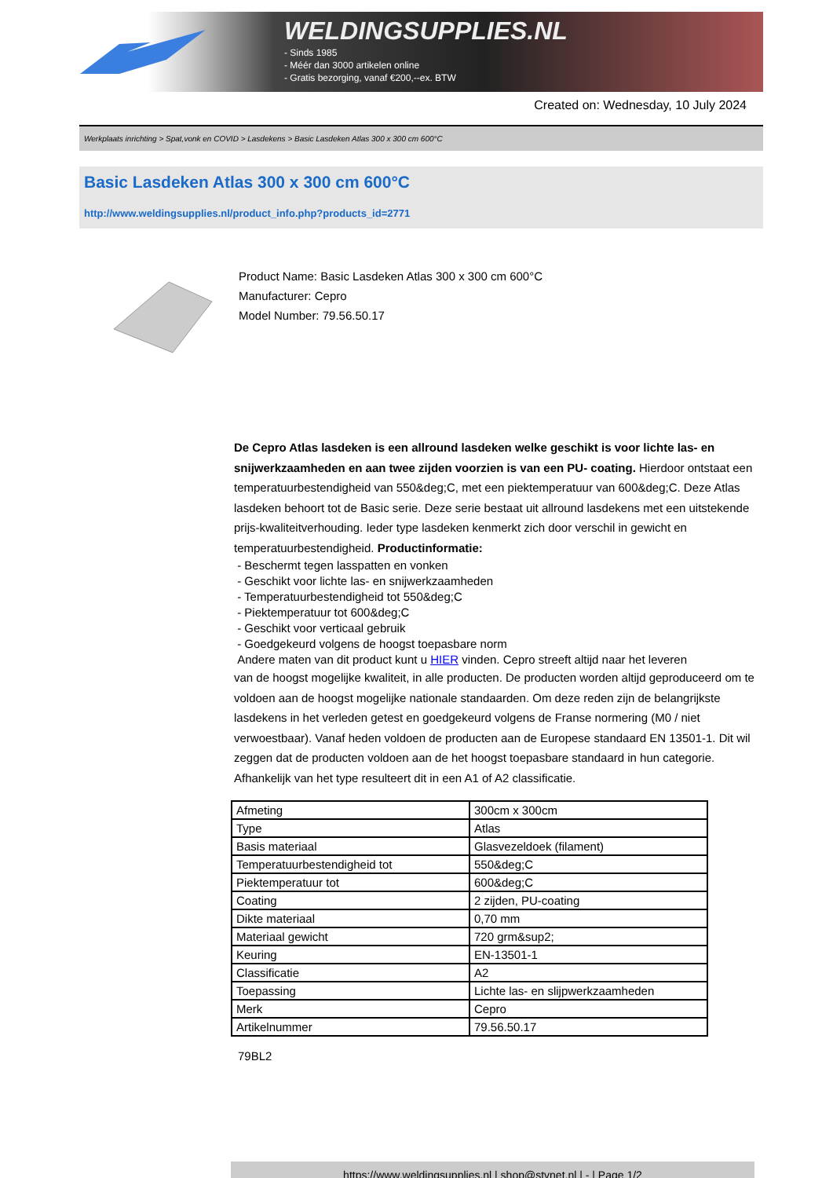WELDINGSUPPLIES.NL
- Sinds 1985
- Méér dan 3000 artikelen online
- Gratis bezorging, vanaf €200,--ex. BTW
Created on: Wednesday, 10 July 2024
Werkplaats inrichting > Spat,vonk en COVID > Lasdekens > Basic Lasdeken Atlas 300 x 300 cm 600°C
Basic Lasdeken Atlas 300 x 300 cm 600°C
http://www.weldingsupplies.nl/product_info.php?products_id=2771
Product Name: Basic Lasdeken Atlas 300 x 300 cm 600°C
Manufacturer: Cepro
Model Number: 79.56.50.17
De Cepro Atlas lasdeken is een allround lasdeken welke geschikt is voor lichte las- en snijwerkzaamheden en aan twee zijden voorzien is van een PU- coating. Hierdoor ontstaat een temperatuurbestendigheid van 550&deg;C, met een piektemperatuur van 600&deg;C. Deze Atlas lasdeken behoort tot de Basic serie. Deze serie bestaat uit allround lasdekens met een uitstekende prijs-kwaliteitverhouding. Ieder type lasdeken kenmerkt zich door verschil in gewicht en temperatuurbestendigheid. Productinformatie:
- Beschermt tegen lasspatten en vonken
- Geschikt voor lichte las- en snijwerkzaamheden
- Temperatuurbestendigheid tot 550&deg;C
- Piektemperatuur tot 600&deg;C
- Geschikt voor verticaal gebruik
- Goedgekeurd volgens de hoogst toepasbare norm
Andere maten van dit product kunt u HIER vinden. Cepro streeft altijd naar het leveren
van de hoogst mogelijke kwaliteit, in alle producten. De producten worden altijd geproduceerd om te voldoen aan de hoogst mogelijke nationale standaarden. Om deze reden zijn de belangrijkste lasdekens in het verleden getest en goedgekeurd volgens de Franse normering (M0 / niet verwoestbaar). Vanaf heden voldoen de producten aan de Europese standaard EN 13501-1. Dit wil zeggen dat de producten voldoen aan de het hoogst toepasbare standaard in hun categorie. Afhankelijk van het type resulteert dit in een A1 of A2 classificatie.
| Afmeting | 300cm x 300cm |
| Type | Atlas |
| Basis materiaal | Glasvezeldoek (filament) |
| Temperatuurbestendigheid tot | 550&deg;C |
| Piektemperatuur tot | 600&deg;C |
| Coating | 2 zijden, PU-coating |
| Dikte materiaal | 0,70 mm |
| Materiaal gewicht | 720 grm&sup2; |
| Keuring | EN-13501-1 |
| Classificatie | A2 |
| Toepassing | Lichte las- en slijpwerkzaamheden |
| Merk | Cepro |
| Artikelnummer | 79.56.50.17 |
79BL2
https://www.weldingsupplies.nl | shop@stvnet.nl | - | Page 1/2